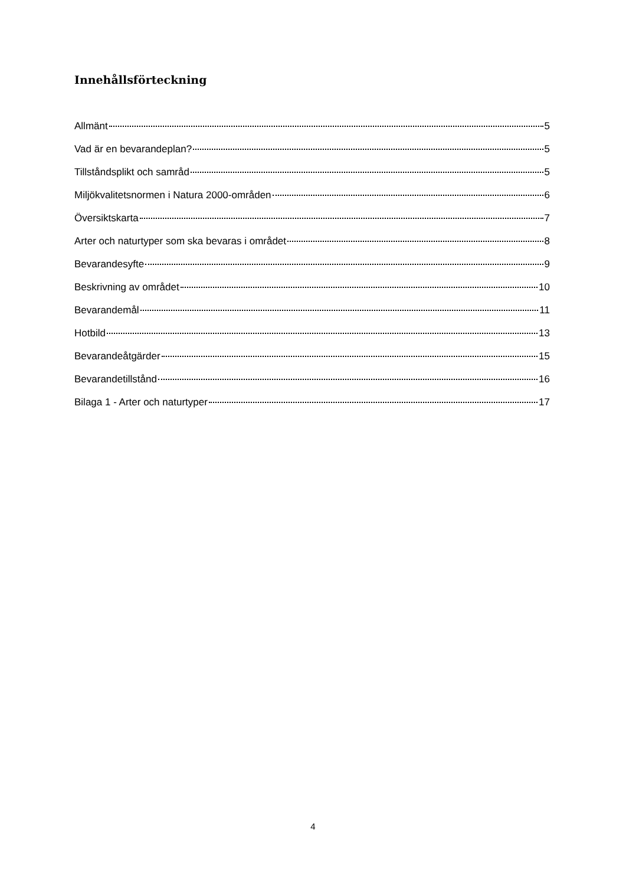Innehållsförteckning
Allmänt 5
Vad är en bevarandeplan? 5
Tillståndsplikt och samråd 5
Miljökvalitetsnormen i Natura 2000-områden 6
Översiktskarta 7
Arter och naturtyper som ska bevaras i området 8
Bevarandesyfte 9
Beskrivning av området 10
Bevarandemål 11
Hotbild 13
Bevarandeåtgärder 15
Bevarandetillstånd 16
Bilaga 1 - Arter och naturtyper 17
4